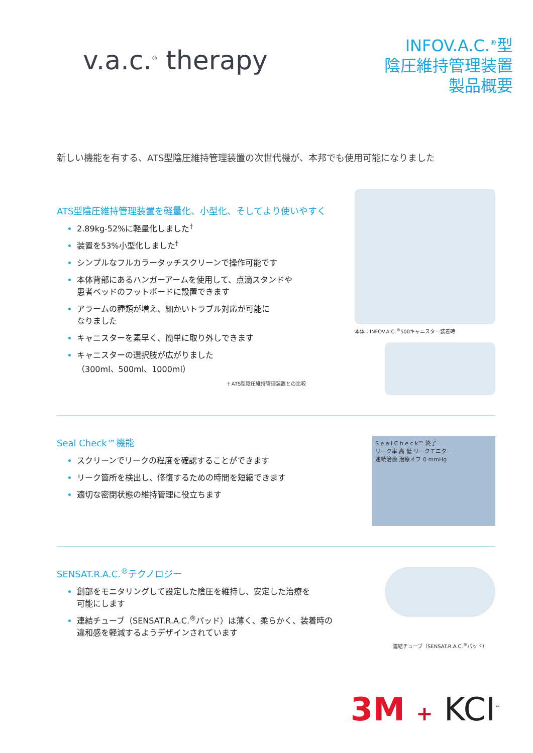v.a.c.<sup>®</sup> therapy
INFOV.A.C.<sup>®</sup>型
陰圧維持管理装置
製品概要
新しい機能を有する、ATS型陰圧維持管理装置の次世代機が、本邦でも使用可能になりました
ATS型陰圧維持管理装置を軽量化、小型化、そしてより使いやすく
2.89kg-52%に軽量化しました<sup>†</sup>
装置を53%小型化しました<sup>†</sup>
シンプルなフルカラータッチスクリーンで操作可能です
本体背部にあるハンガーアームを使用して、点滴スタンドや
患者ベッドのフットボードに設置できます
アラームの種類が増え、細かいトラブル対応が可能に
なりました
キャニスターを素早く、簡単に取り外しできます
キャニスターの選択肢が広がりました
（300ml、500ml、1000ml）
† ATS型陰圧維持管理装置との比較
本体：INFOV.A.C.<sup>®</sup>500キャニスター装着時
Seal Check™機能
スクリーンでリークの程度を確認することができます
リーク箇所を検出し、修復するための時間を短縮できます
適切な密閉状態の維持管理に役立ちます
S e a l C h e c k™ 終了
リーク率 高 低 リークモニター
連続治療 治療オフ 0 mmHg
SENSAT.R.A.C.<sup>®</sup>テクノロジー
創部をモニタリングして設定した陰圧を維持し、安定した治療を
可能にします
連結チューブ（SENSAT.R.A.C.<sup>®</sup>パッド）は薄く、柔らかく、装着時の
違和感を軽減するようデザインされています
連結チューブ（SENSAT.R.A.C.<sup>®</sup>パッド）
3M + KCI<sup>™</sup>